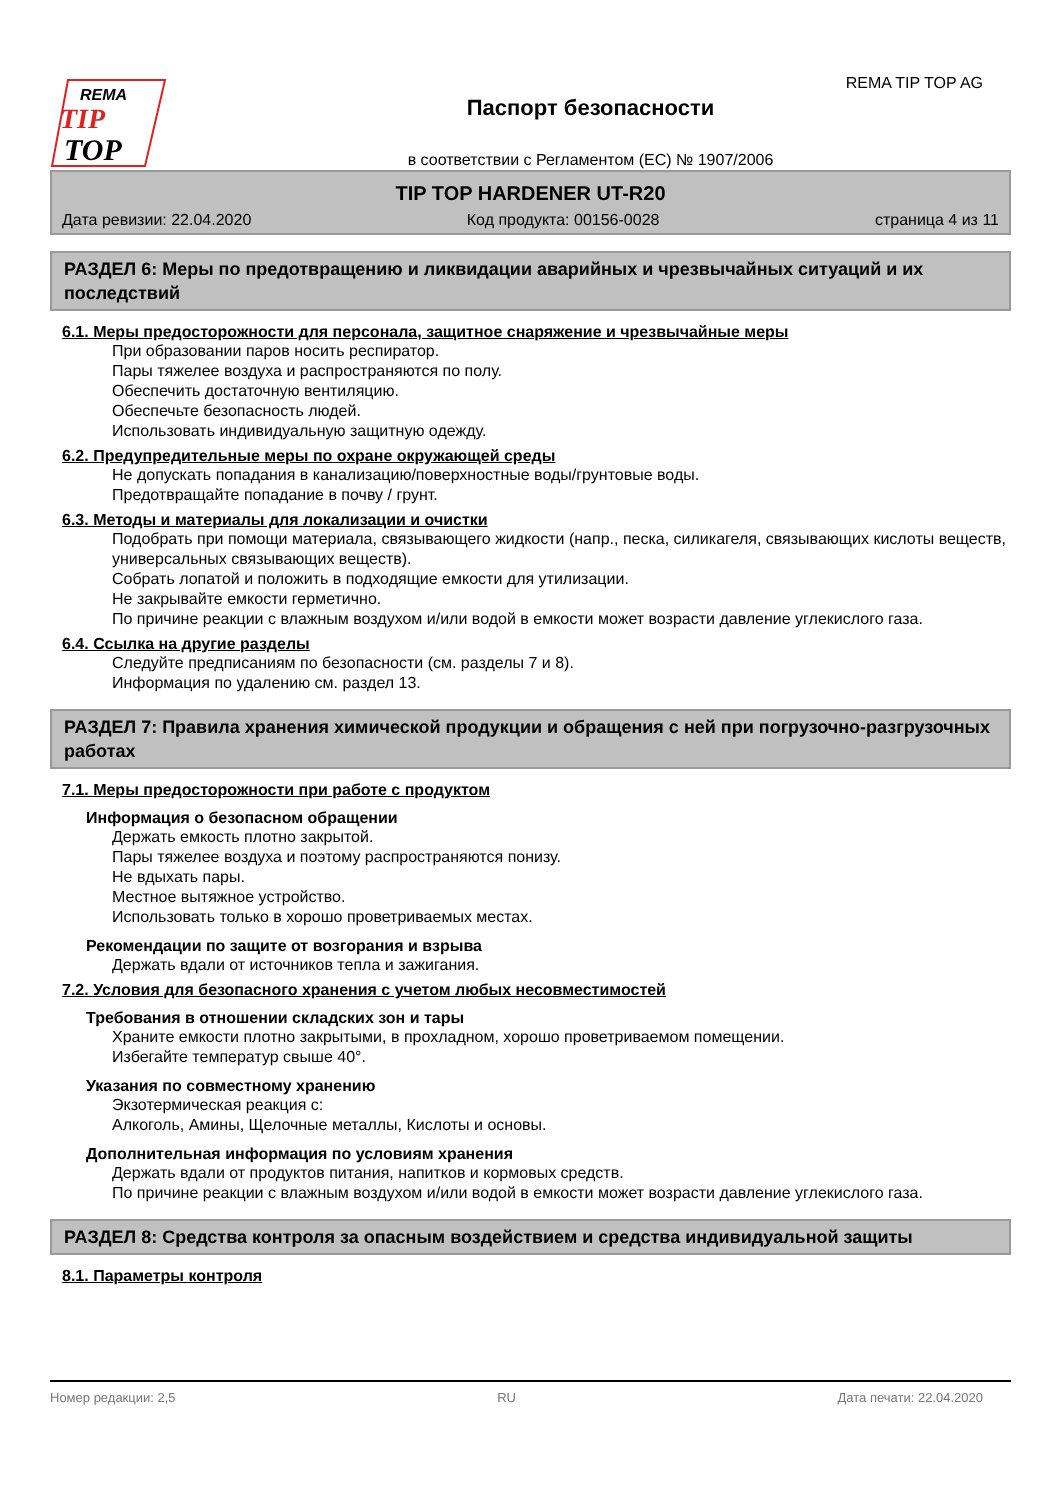REMA
TIP
TOP
Паспорт безопасности
в соответствии с Регламентом (EC) № 1907/2006
REMA TIP TOP AG
TIP TOP HARDENER UT-R20
Дата ревизии: 22.04.2020 Код продукта: 00156-0028 страница 4 из 11
РАЗДЕЛ 6: Меры по предотвращению и ликвидации аварийных и чрезвычайных ситуаций и их последствий
6.1. Меры предосторожности для персонала, защитное снаряжение и чрезвычайные меры
При образовании паров носить респиратор.
Пары тяжелее воздуха и распространяются по полу.
Обеспечить достаточную вентиляцию.
Обеспечьте безопасность людей.
Использовать индивидуальную защитную одежду.
6.2. Предупредительные меры по охране окружающей среды
Не допускать попадания в канализацию/поверхностные воды/грунтовые воды.
Предотвращайте попадание в почву / грунт.
6.3. Методы и материалы для локализации и очистки
Подобрать при помощи материала, связывающего жидкости (напр., песка, силикагеля, связывающих кислоты веществ, универсальных связывающих веществ).
Собрать лопатой и положить в подходящие емкости для утилизации.
Не закрывайте емкости герметично.
По причине реакции с влажным воздухом и/или водой в емкости может возрасти давление углекислого газа.
6.4. Ссылка на другие разделы
Следуйте предписаниям по безопасности (см. разделы 7 и 8).
Информация по удалению см. раздел 13.
РАЗДЕЛ 7: Правила хранения химической продукции и обращения с ней при погрузочно-разгрузочных работах
7.1. Меры предосторожности при работе с продуктом
Информация о безопасном обращении
Держать емкость плотно закрытой.
Пары тяжелее воздуха и поэтому распространяются понизу.
Не вдыхать пары.
Местное вытяжное устройство.
Использовать только в хорошо проветриваемых местах.
Рекомендации по защите от возгорания и взрыва
Держать вдали от источников тепла и зажигания.
7.2. Условия для безопасного хранения с учетом любых несовместимостей
Требования в отношении складских зон и тары
Храните емкости плотно закрытыми, в прохладном, хорошо проветриваемом помещении.
Избегайте температур свыше 40°.
Указания по совместному хранению
Экзотермическая реакция с:
Алкоголь, Амины, Щелочные металлы, Кислоты и основы.
Дополнительная информация по условиям хранения
Держать вдали от продуктов питания, напитков и кормовых средств.
По причине реакции с влажным воздухом и/или водой в емкости может возрасти давление углекислого газа.
РАЗДЕЛ 8: Средства контроля за опасным воздействием и средства индивидуальной защиты
8.1. Параметры контроля
Номер редакции: 2,5 RU Дата печати: 22.04.2020